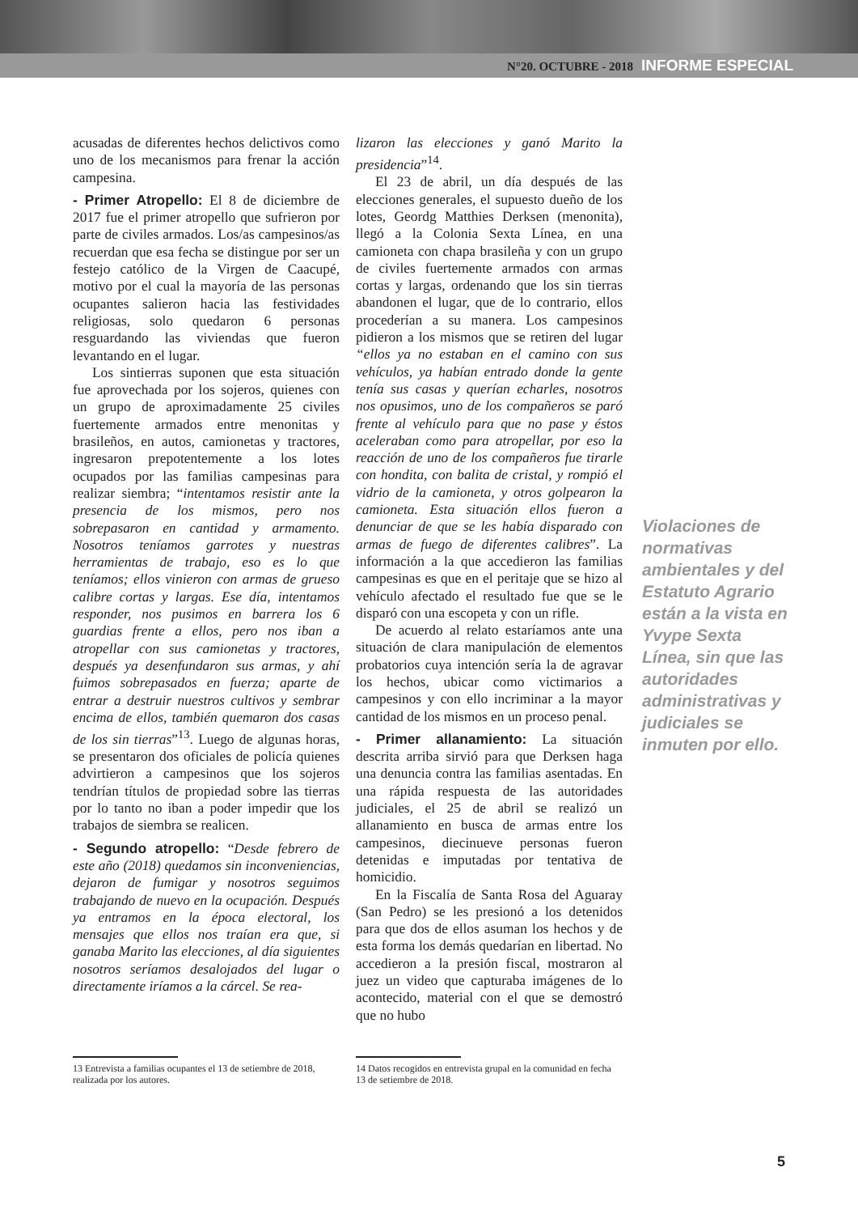N°20. OCTUBRE - 2018 INFORME ESPECIAL
acusadas de diferentes hechos delictivos como uno de los mecanismos para frenar la acción campesina.
- Primer Atropello: El 8 de diciembre de 2017 fue el primer atropello que sufrieron por parte de civiles armados. Los/as campesinos/as recuerdan que esa fecha se distingue por ser un festejo católico de la Virgen de Caacupé, motivo por el cual la mayoría de las personas ocupantes salieron hacia las festividades religiosas, solo quedaron 6 personas resguardando las viviendas que fueron levantando en el lugar.
Los sintierras suponen que esta situación fue aprovechada por los sojeros, quienes con un grupo de aproximadamente 25 civiles fuertemente armados entre menonitas y brasileños, en autos, camionetas y tractores, ingresaron prepotentemente a los lotes ocupados por las familias campesinas para realizar siembra; “intentamos resistir ante la presencia de los mismos, pero nos sobrepasaron en cantidad y armamento. Nosotros teníamos garrotes y nuestras herramientas de trabajo, eso es lo que teníamos; ellos vinieron con armas de grueso calibre cortas y largas. Ese día, intentamos responder, nos pusimos en barrera los 6 guardias frente a ellos, pero nos iban a atropellar con sus camionetas y tractores, después ya desenfundaron sus armas, y ahí fuimos sobrepasados en fuerza; aparte de entrar a destruir nuestros cultivos y sembrar encima de ellos, también quemaron dos casas de los sin tierras”<sup>13</sup>. Luego de algunas horas, se presentaron dos oficiales de policía quienes advirtieron a campesinos que los sojeros tendrían títulos de propiedad sobre las tierras por lo tanto no iban a poder impedir que los trabajos de siembra se realicen.
- Segundo atropello: “Desde febrero de este año (2018) quedamos sin inconveniencias, dejaron de fumigar y nosotros seguimos trabajando de nuevo en la ocupación. Después ya entramos en la época electoral, los mensajes que ellos nos traían era que, si ganaba Marito las elecciones, al día siguientes nosotros seríamos desalojados del lugar o directamente iríamos a la cárcel. Se rea-
lizaron las elecciones y ganó Marito la presidencia”<sup>14</sup>.
El 23 de abril, un día después de las elecciones generales, el supuesto dueño de los lotes, Geordg Matthies Derksen (menonita), llegó a la Colonia Sexta Línea, en una camioneta con chapa brasileña y con un grupo de civiles fuertemente armados con armas cortas y largas, ordenando que los sin tierras abandonen el lugar, que de lo contrario, ellos procederían a su manera. Los campesinos pidieron a los mismos que se retiren del lugar “ellos ya no estaban en el camino con sus vehículos, ya habían entrado donde la gente tenía sus casas y querían echarles, nosotros nos opusimos, uno de los compañeros se paró frente al vehículo para que no pase y éstos aceleraban como para atropellar, por eso la reacción de uno de los compañeros fue tirarle con hondita, con balita de cristal, y rompió el vidrio de la camioneta, y otros golpearon la camioneta. Esta situación ellos fueron a denunciar de que se les había disparado con armas de fuego de diferentes calibres”. La información a la que accedieron las familias campesinas es que en el peritaje que se hizo al vehículo afectado el resultado fue que se le disparó con una escopeta y con un rifle.
De acuerdo al relato estaríamos ante una situación de clara manipulación de elementos probatorios cuya intención sería la de agravar los hechos, ubicar como victimarios a campesinos y con ello incriminar a la mayor cantidad de los mismos en un proceso penal.
- Primer allanamiento: La situación descrita arriba sirvió para que Derksen haga una denuncia contra las familias asentadas. En una rápida respuesta de las autoridades judiciales, el 25 de abril se realizó un allanamiento en busca de armas entre los campesinos, diecinueve personas fueron detenidas e imputadas por tentativa de homicidio.
En la Fiscalía de Santa Rosa del Aguaray (San Pedro) se les presionó a los detenidos para que dos de ellos asuman los hechos y de esta forma los demás quedarían en libertad. No accedieron a la presión fiscal, mostraron al juez un video que capturaba imágenes de lo acontecido, material con el que se demostró que no hubo
Violaciones de normativas ambientales y del Estatuto Agrario están a la vista en Yvype Sexta Línea, sin que las autoridades administrativas y judiciales se inmuten por ello.
13 Entrevista a familias ocupantes el 13 de setiembre de 2018, realizada por los autores.
14 Datos recogidos en entrevista grupal en la comunidad en fecha 13 de setiembre de 2018.
5